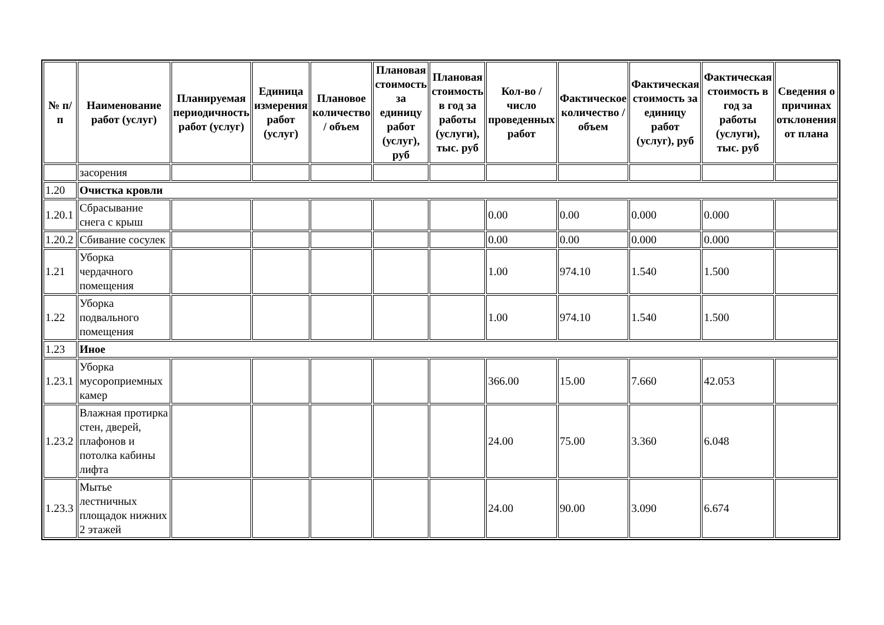| № п/п | Наименование работ (услуг) | Планируемая периодичность работ (услуг) | Единица измерения работ (услуг) | Плановое количество / объем | Плановая стоимость за единицу работ (услуг), руб | Плановая стоимость в год за работы (услуги), тыс. руб | Кол-во / число проведенных работ | Фактическое количество / объем | Фактическая стоимость за единицу работ (услуг), руб | Фактическая стоимость в год за работы (услуги), тыс. руб | Сведения о причинах отклонения от плана |
| --- | --- | --- | --- | --- | --- | --- | --- | --- | --- | --- | --- |
| | засорения | | | | | | | | | | |
| 1.20 | Очистка кровли | | | | | | | | | | |
| 1.20.1 | Сбрасывание снега с крыш | | | | | | 0.00 | 0.00 | 0.000 | 0.000 | |
| 1.20.2 | Сбивание сосулек | | | | | | 0.00 | 0.00 | 0.000 | 0.000 | |
| 1.21 | Уборка чердачного помещения | | | | | | 1.00 | 974.10 | 1.540 | 1.500 | |
| 1.22 | Уборка подвального помещения | | | | | | 1.00 | 974.10 | 1.540 | 1.500 | |
| 1.23 | Иное | | | | | | | | | | |
| 1.23.1 | Уборка мусороприемных камер | | | | | | 366.00 | 15.00 | 7.660 | 42.053 | |
| 1.23.2 | Влажная протирка стен, дверей, плафонов и потолка кабины лифта | | | | | | 24.00 | 75.00 | 3.360 | 6.048 | |
| 1.23.3 | Мытье лестничных площадок нижних 2 этажей | | | | | | 24.00 | 90.00 | 3.090 | 6.674 | |